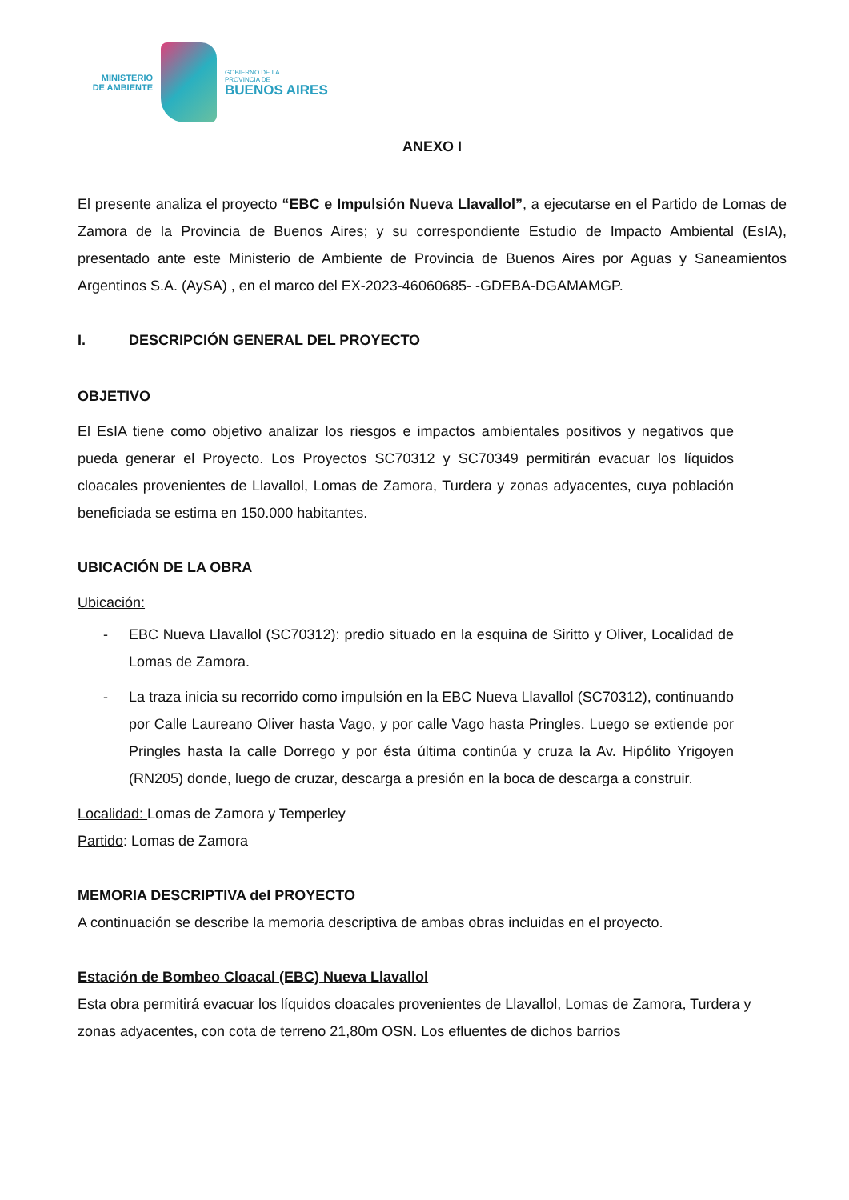MINISTERIO DE AMBIENTE
GOBIERNO DE LA
PROVINCIA DE
BUENOS AIRES
ANEXO I
El presente analiza el proyecto “EBC e Impulsión Nueva Llavallol”, a ejecutarse en el Partido de Lomas de Zamora de la Provincia de Buenos Aires; y su correspondiente Estudio de Impacto Ambiental (EsIA), presentado ante este Ministerio de Ambiente de Provincia de Buenos Aires por Aguas y Saneamientos Argentinos S.A. (AySA) , en el marco del EX-2023-46060685- -GDEBA-DGAMAMGP.
I. DESCRIPCIÓN GENERAL DEL PROYECTO
OBJETIVO
El EsIA tiene como objetivo analizar los riesgos e impactos ambientales positivos y negativos que pueda generar el Proyecto. Los Proyectos SC70312 y SC70349 permitirán evacuar los líquidos cloacales provenientes de Llavallol, Lomas de Zamora, Turdera y zonas adyacentes, cuya población beneficiada se estima en 150.000 habitantes.
UBICACIÓN DE LA OBRA
Ubicación:
- EBC Nueva Llavallol (SC70312): predio situado en la esquina de Siritto y Oliver, Localidad de Lomas de Zamora.
- La traza inicia su recorrido como impulsión en la EBC Nueva Llavallol (SC70312), continuando por Calle Laureano Oliver hasta Vago, y por calle Vago hasta Pringles. Luego se extiende por Pringles hasta la calle Dorrego y por ésta última continúa y cruza la Av. Hipólito Yrigoyen (RN205) donde, luego de cruzar, descarga a presión en la boca de descarga a construir.
Localidad: Lomas de Zamora y Temperley
Partido: Lomas de Zamora
MEMORIA DESCRIPTIVA del PROYECTO
A continuación se describe la memoria descriptiva de ambas obras incluidas en el proyecto.
Estación de Bombeo Cloacal (EBC) Nueva Llavallol
Esta obra permitirá evacuar los líquidos cloacales provenientes de Llavallol, Lomas de Zamora, Turdera y zonas adyacentes, con cota de terreno 21,80m OSN. Los efluentes de dichos barrios